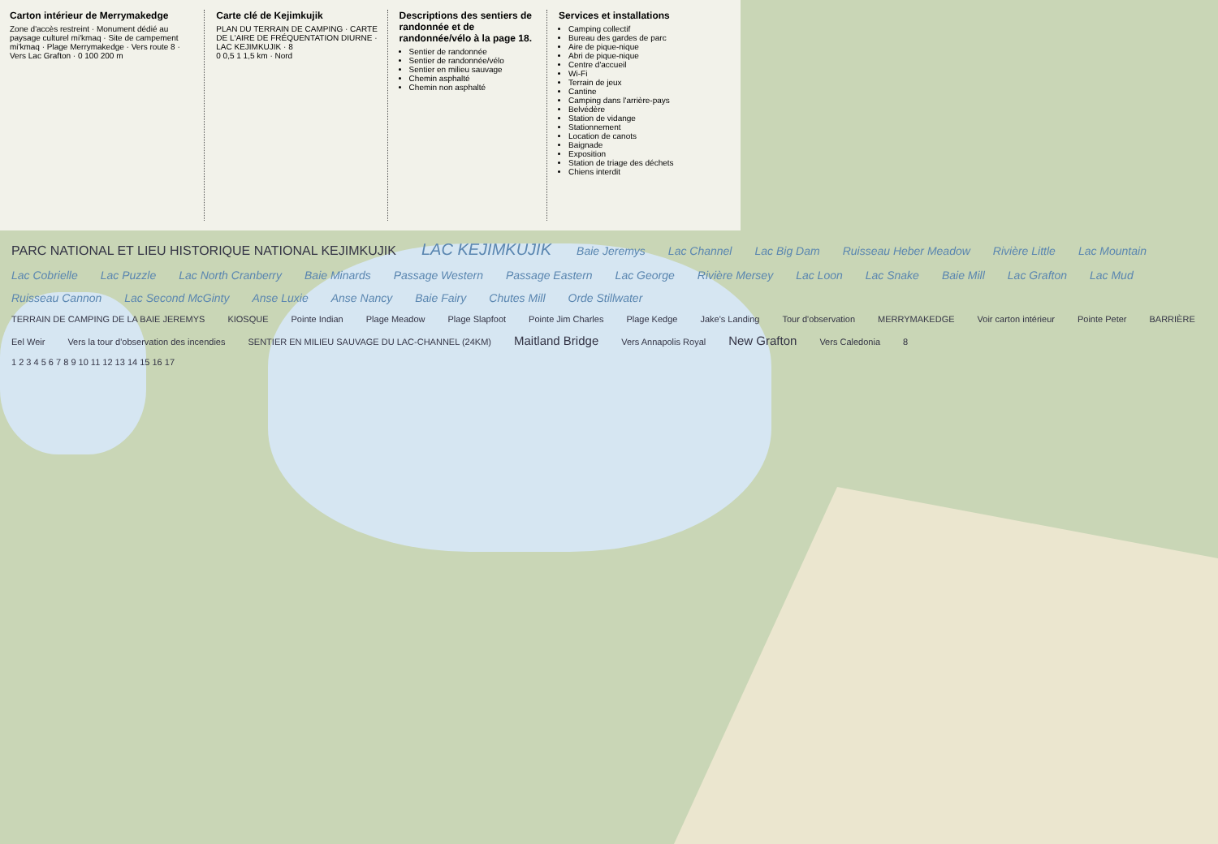Carton intérieur de Merrymakedge
Zone d'accès restreint · Monument dédié au paysage culturel mi'kmaq · Site de campement mi'kmaq · Plage Merrymakedge · Vers route 8 · Vers Lac Grafton · 0 100 200 m
Carte clé de Kejimkujik
PLAN DU TERRAIN DE CAMPING · CARTE DE L'AIRE DE FRÉQUENTATION DIURNE · LAC KEJIMKUJIK · 8
0 0,5 1 1,5 km · Nord
Descriptions des sentiers de randonnée et de randonnée/vélo à la page 18.
Sentier de randonnée
Sentier de randonnée/vélo
Sentier en milieu sauvage
Chemin asphalté
Chemin non asphalté
Services et installations
Camping collectif
Bureau des gardes de parc
Aire de pique-nique
Abri de pique-nique
Centre d'accueil
Wi-Fi
Terrain de jeux
Cantine
Camping dans l'arrière-pays
Belvédère
Station de vidange
Stationnement
Location de canots
Baignade
Exposition
Station de triage des déchets
Chiens interdit
PARC NATIONAL ET LIEU HISTORIQUE NATIONAL KEJIMKUJIK LAC KEJIMKUJIK Baie Jeremys Lac Channel Lac Big Dam Ruisseau Heber Meadow Rivière Little Lac Mountain Lac Cobrielle Lac Puzzle Lac North Cranberry Baie Minards Passage Western Passage Eastern Lac George Rivière Mersey Lac Loon Lac Snake Baie Mill Lac Grafton Lac Mud Ruisseau Cannon Lac Second McGinty Anse Luxie Anse Nancy Baie Fairy Chutes Mill Orde Stillwater
TERRAIN DE CAMPING DE LA BAIE JEREMYS KIOSQUE Pointe Indian Plage Meadow Plage Slapfoot Pointe Jim Charles Plage Kedge Jake's Landing Tour d'observation MERRYMAKEDGE Voir carton intérieur Pointe Peter BARRIÈRE Eel Weir Vers la tour d'observation des incendies SENTIER EN MILIEU SAUVAGE DU LAC-CHANNEL (24KM) Maitland Bridge Vers Annapolis Royal New Grafton Vers Caledonia 8
1 2 3 4 5 6 7 8 9 10 11 12 13 14 15 16 17